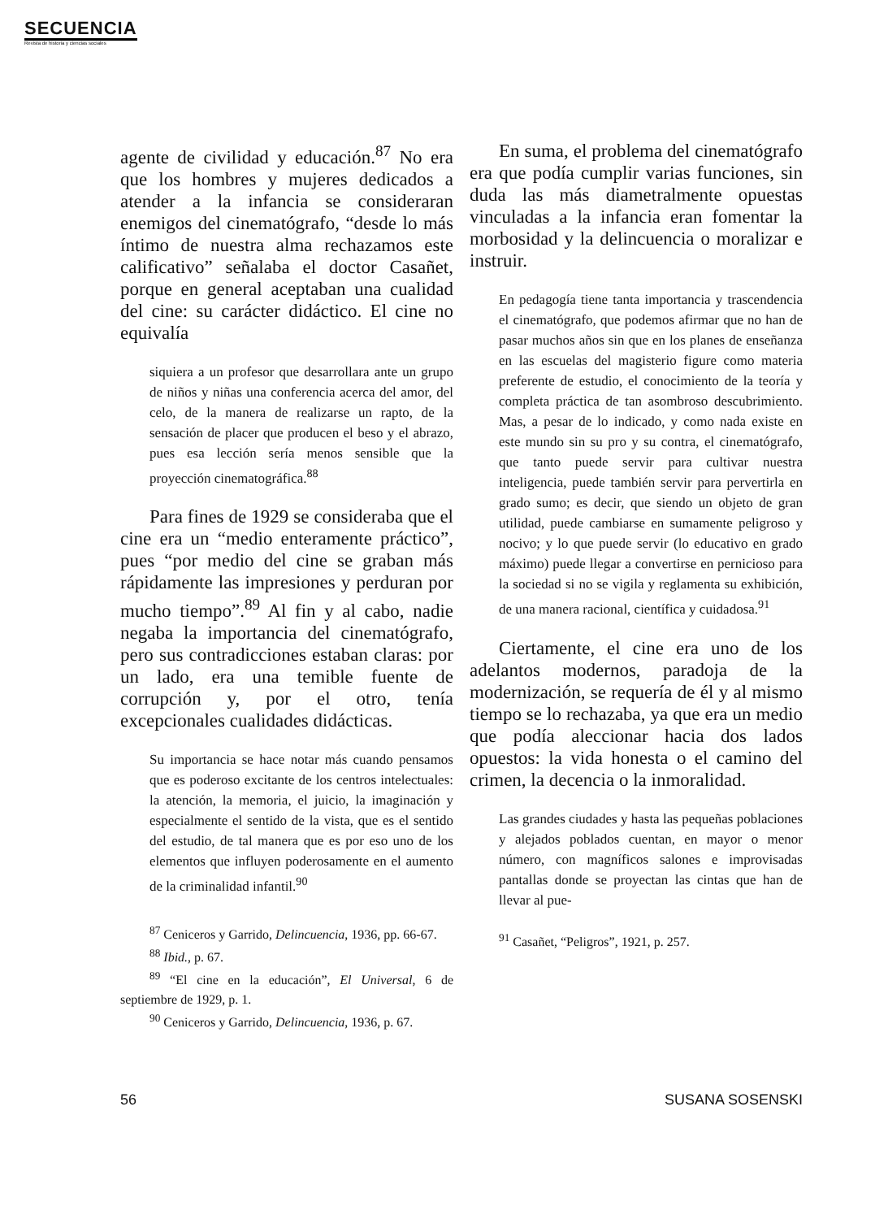SECUENCIA
Revista de historia y ciencias sociales
agente de civilidad y educación.<sup>87</sup> No era que los hombres y mujeres dedicados a atender a la infancia se consideraran enemigos del cinematógrafo, “desde lo más íntimo de nuestra alma rechazamos este calificativo” señalaba el doctor Casañet, porque en general aceptaban una cualidad del cine: su carácter didáctico. El cine no equivalía
siquiera a un profesor que desarrollara ante un grupo de niños y niñas una conferencia acerca del amor, del celo, de la manera de realizarse un rapto, de la sensación de placer que producen el beso y el abrazo, pues esa lección sería menos sensible que la proyección cinematográfica.<sup>88</sup>
Para fines de 1929 se consideraba que el cine era un “medio enteramente práctico”, pues “por medio del cine se graban más rápidamente las impresiones y perduran por mucho tiempo”.<sup>89</sup> Al fin y al cabo, nadie negaba la importancia del cinematógrafo, pero sus contradicciones estaban claras: por un lado, era una temible fuente de corrupción y, por el otro, tenía excepcionales cualidades didácticas.
Su importancia se hace notar más cuando pensamos que es poderoso excitante de los centros intelectuales: la atención, la memoria, el juicio, la imaginación y especialmente el sentido de la vista, que es el sentido del estudio, de tal manera que es por eso uno de los elementos que influyen poderosamente en el aumento de la criminalidad infantil.<sup>90</sup>
<sup>87</sup> Ceniceros y Garrido, Delincuencia, 1936, pp. 66-67.
<sup>88</sup> Ibid., p. 67.
<sup>89</sup> “El cine en la educación”, El Universal, 6 de septiembre de 1929, p. 1.
<sup>90</sup> Ceniceros y Garrido, Delincuencia, 1936, p. 67.
En suma, el problema del cinematógrafo era que podía cumplir varias funciones, sin duda las más diametralmente opuestas vinculadas a la infancia eran fomentar la morbosidad y la delincuencia o moralizar e instruir.
En pedagogía tiene tanta importancia y trascendencia el cinematógrafo, que podemos afirmar que no han de pasar muchos años sin que en los planes de enseñanza en las escuelas del magisterio figure como materia preferente de estudio, el conocimiento de la teoría y completa práctica de tan asombroso descubrimiento. Mas, a pesar de lo indicado, y como nada existe en este mundo sin su pro y su contra, el cinematógrafo, que tanto puede servir para cultivar nuestra inteligencia, puede también servir para pervertirla en grado sumo; es decir, que siendo un objeto de gran utilidad, puede cambiarse en sumamente peligroso y nocivo; y lo que puede servir (lo educativo en grado máximo) puede llegar a convertirse en pernicioso para la sociedad si no se vigila y reglamenta su exhibición, de una manera racional, científica y cuidadosa.<sup>91</sup>
Ciertamente, el cine era uno de los adelantos modernos, paradoja de la modernización, se requería de él y al mismo tiempo se lo rechazaba, ya que era un medio que podía aleccionar hacia dos lados opuestos: la vida honesta o el camino del crimen, la decencia o la inmoralidad.
Las grandes ciudades y hasta las pequeñas poblaciones y alejados poblados cuentan, en mayor o menor número, con magníficos salones e improvisadas pantallas donde se proyectan las cintas que han de llevar al pue-
<sup>91</sup> Casañet, “Peligros”, 1921, p. 257.
56 SUSANA SOSENSKI